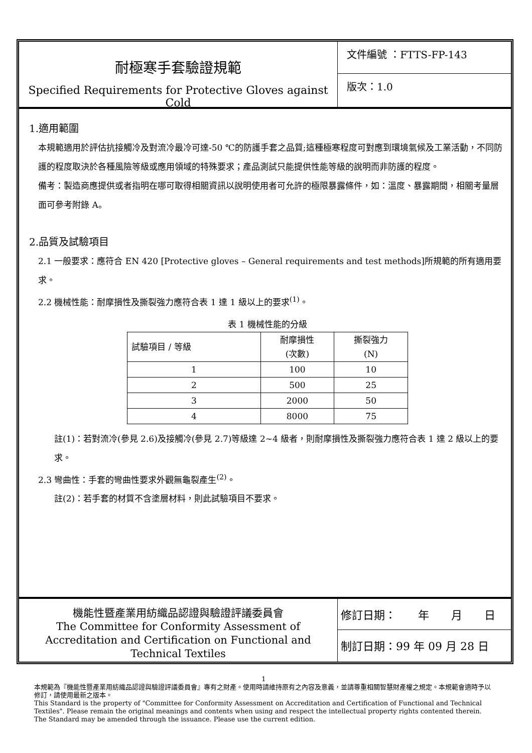耐極寒手套驗證規範
Specified Requirements for Protective Gloves against Cold
文件編號 ：FTTS-FP-143
版次：1.0
1.適用範圍
本規範適用於評估抗接觸冷及對流冷最冷可達-50 ℃的防護手套之品質;這種極寒程度可對應到環境氣候及工業活動，不同防護的程度取決於各種風險等級或應用領域的特殊要求；產品測試只能提供性能等級的說明而非防護的程度。
備考：製造商應提供或者指明在哪可取得相關資訊以說明使用者可允許的極限暴露條件，如：溫度、暴露期間，相關考量層面可參考附錄 A。
2.品質及試驗項目
2.1 一般要求：應符合 EN 420 [Protective gloves – General requirements and test methods]所規範的所有適用要求。
2.2 機械性能：耐摩損性及撕裂強力應符合表 1 達 1 級以上的要求<sup>(1)</sup>。
表 1 機械性能的分級
| 試驗項目 / 等級 | 耐摩損性 (次數) | 撕裂強力 (N) |
| --- | --- | --- |
| 1 | 100 | 10 |
| 2 | 500 | 25 |
| 3 | 2000 | 50 |
| 4 | 8000 | 75 |
註(1)：若對流冷(參見 2.6)及接觸冷(參見 2.7)等級達 2~4 級者，則耐摩損性及撕裂強力應符合表 1 達 2 級以上的要求。
2.3 彎曲性：手套的彎曲性要求外觀無龜裂產生<sup>(2)</sup>。
註(2)：若手套的材質不含塗層材料，則此試驗項目不要求。
機能性暨產業用紡織品認證與驗證評議委員會
The Committee for Conformity Assessment of Accreditation and Certification on Functional and Technical Textiles
修訂日期：　　年　　月　　日
制訂日期：99 年 09 月 28 日
1
本規範為『機能性暨產業用紡織品認證與驗證評議委員會』專有之財產。使用時請維持原有之內容及意義，並請尊重相關智慧財產權之規定。本規範會適時予以修訂，請使用最新之版本。
This Standard is the property of "Committee for Conformity Assessment on Accreditation and Certification of Functional and Technical Textiles". Please remain the original meanings and contents when using and respect the intellectual property rights contented therein. The Standard may be amended through the issuance. Please use the current edition.